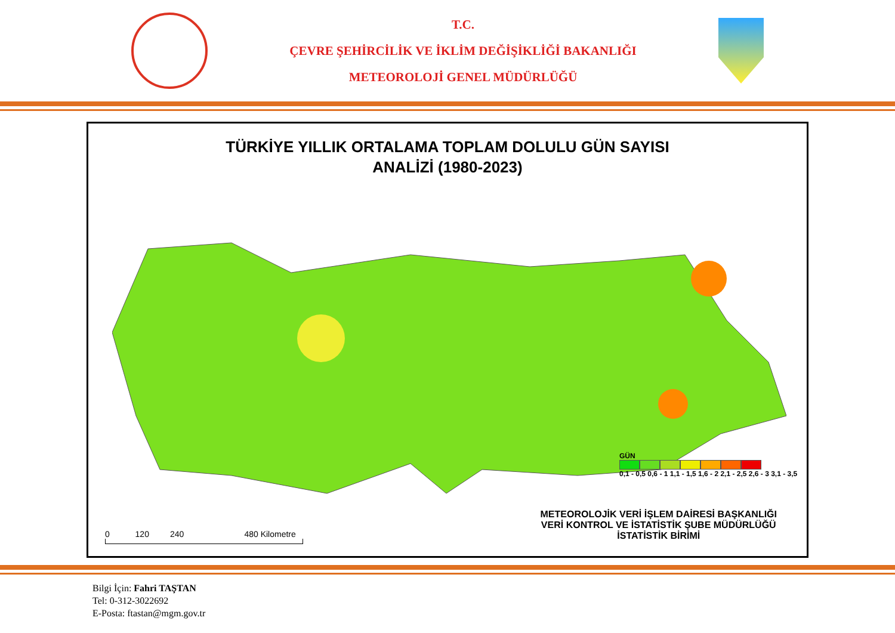T.C.
ÇEVRE ŞEHİRCİLİK VE İKLİM DEĞİŞİKLİĞİ BAKANLIĞI
METEOROLOJİ GENEL MÜDÜRLÜĞÜ
TÜRKİYE YILLIK ORTALAMA TOPLAM DOLULU GÜN SAYISI
ANALİZİ (1980-2023)
GÜN
0,1 - 0,5 0,6 - 1 1,1 - 1,5 1,6 - 2 2,1 - 2,5 2,6 - 3 3,1 - 3,5
METEOROLOJİK VERİ İŞLEM DAİRESİ BAŞKANLIĞI
VERİ KONTROL VE İSTATİSTİK ŞUBE MÜDÜRLÜĞÜ
İSTATİSTİK BİRİMİ
0 120 240 480 Kilometre
Bilgi İçin: Fahri TAŞTAN
Tel: 0-312-3022692
E-Posta: ftastan@mgm.gov.tr